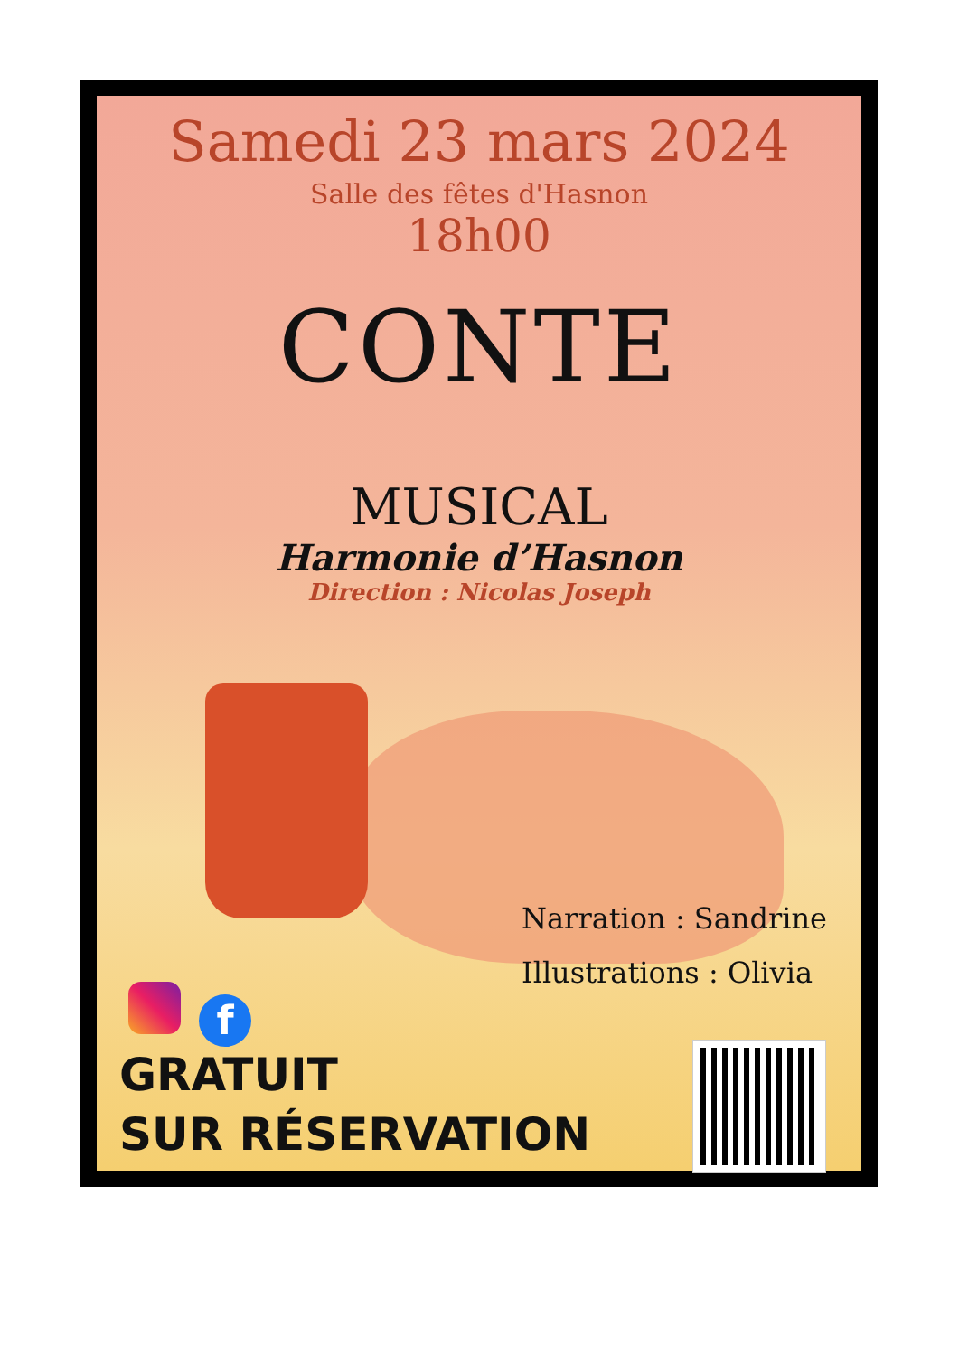Samedi 23 mars 2024
Salle des fêtes d'Hasnon
18h00
CONTE
MUSICAL
Harmonie d’Hasnon
Direction : Nicolas Joseph
Narration : Sandrine
Illustrations : Olivia
f
GRATUIT
SUR RÉSERVATION